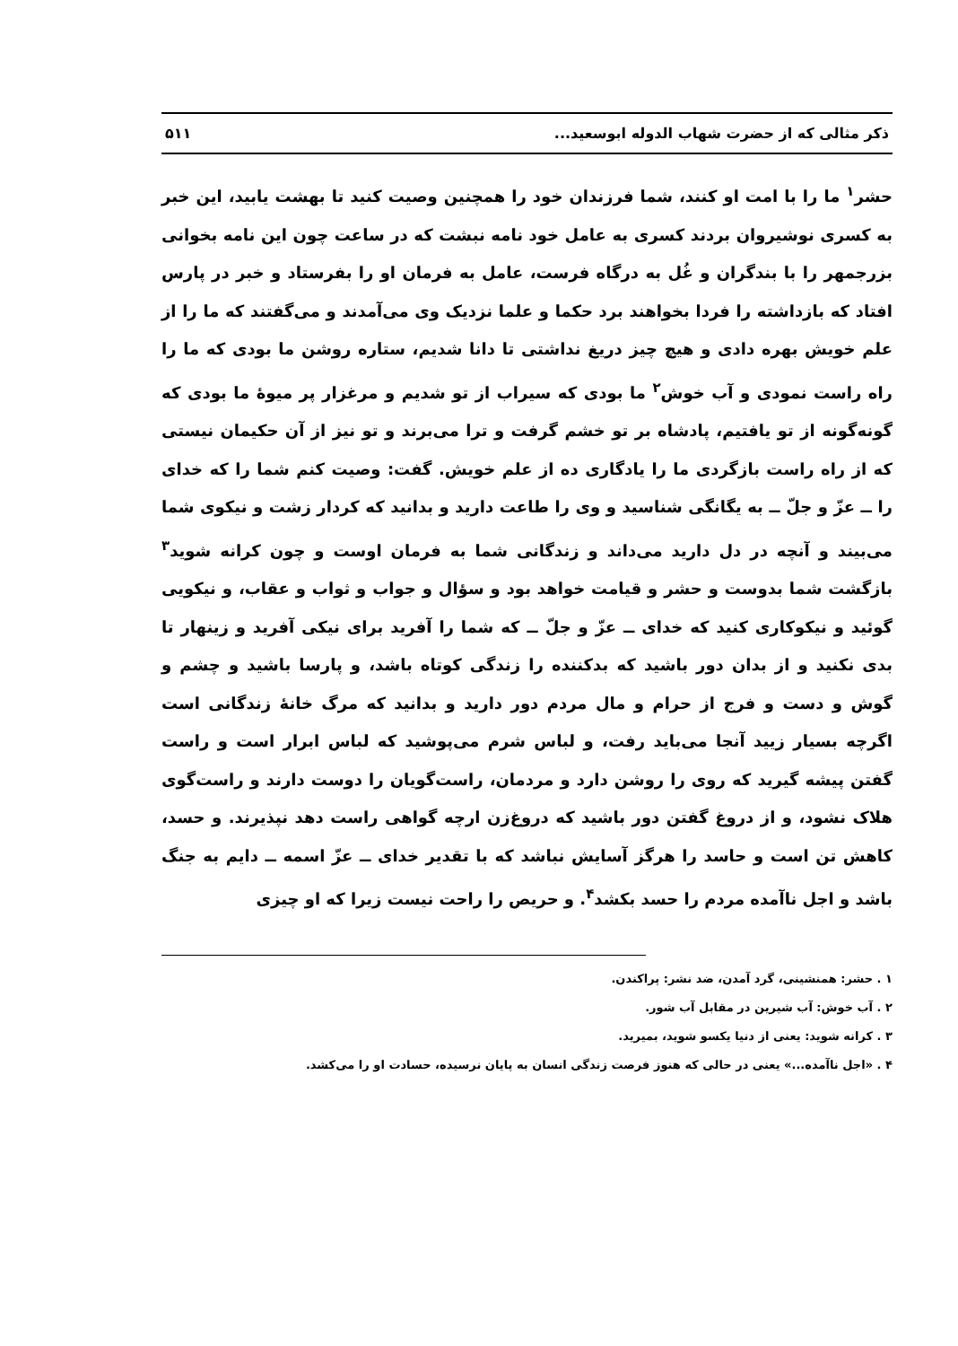ذکر مثالی که از حضرت شهاب الدوله ابوسعید... ۵۱۱
حشر<sup>۱</sup> ما را با امت او کنند، شما فرزندان خود را همچنین وصیت کنید تا بهشت یابید، این خبر به کسری نوشیروان بردند کسری به عامل خود نامه نبشت که در ساعت چون این نامه بخوانی بزرجمهر را با بندگران و غُل به درگاه فرست، عامل به فرمان او را بفرستاد و خبر در پارس افتاد که بازداشته را فردا بخواهند برد حکما و علما نزدیک وی می‌آمدند و می‌گفتند که ما را از علم خویش بهره دادی و هیچ چیز دریغ نداشتی تا دانا شدیم، ستاره روشن ما بودی که ما را راه راست نمودی و آب خوش<sup>۲</sup> ما بودی که سیراب از تو شدیم و مرغزار پر میوهٔ ما بودی که گونه‌گونه از تو یافتیم، پادشاه بر تو خشم گرفت و ترا می‌برند و تو نیز از آن حکیمان نیستی که از راه راست بازگردی ما را یادگاری ده از علم خویش. گفت: وصیت کنم شما را که خدای را ــ عزّ و جلّ ــ به یگانگی شناسید و وی را طاعت دارید و بدانید که کردار زشت و نیکوی شما می‌بیند و آنچه در دل دارید می‌داند و زندگانی شما به فرمان اوست و چون کرانه شوید<sup>۳</sup> بازگشت شما بدوست و حشر و قیامت خواهد بود و سؤال و جواب و ثواب و عقاب، و نیکویی گوئید و نیکوکاری کنید که خدای ــ عزّ و جلّ ــ که شما را آفرید برای نیکی آفرید و زینهار تا بدی نکنید و از بدان دور باشید که بدکننده را زندگی کوتاه باشد، و پارسا باشید و چشم و گوش و دست و فرج از حرام و مال مردم دور دارید و بدانید که مرگ خانهٔ زندگانی است اگرچه بسیار زیید آنجا می‌باید رفت، و لباس شرم می‌پوشید که لباس ابرار است و راست گفتن پیشه گیرید که روی را روشن دارد و مردمان، راست‌گویان را دوست دارند و راست‌گوی هلاک نشود، و از دروغ گفتن دور باشید که دروغ‌زن ارچه گواهی راست دهد نپذیرند. و حسد، کاهش تن است و حاسد را هرگز آسایش نباشد که با تقدیر خدای ــ عزّ اسمه ــ دایم به جنگ باشد و اجل ناآمده مردم را حسد بکشد<sup>۴</sup>. و حریص را راحت نیست زیرا که او چیزی
۱ . حشر: همنشینی، گرد آمدن، ضد نشر: پراکندن.
۲ . آب خوش: آب شیرین در مقابل آب شور.
۳ . کرانه شوید: یعنی از دنیا یکسو شوید، بمیرید.
۴ . «اجل ناآمده...» یعنی در حالی که هنوز فرصت زندگی انسان به پایان نرسیده، حسادت او را می‌کشد.